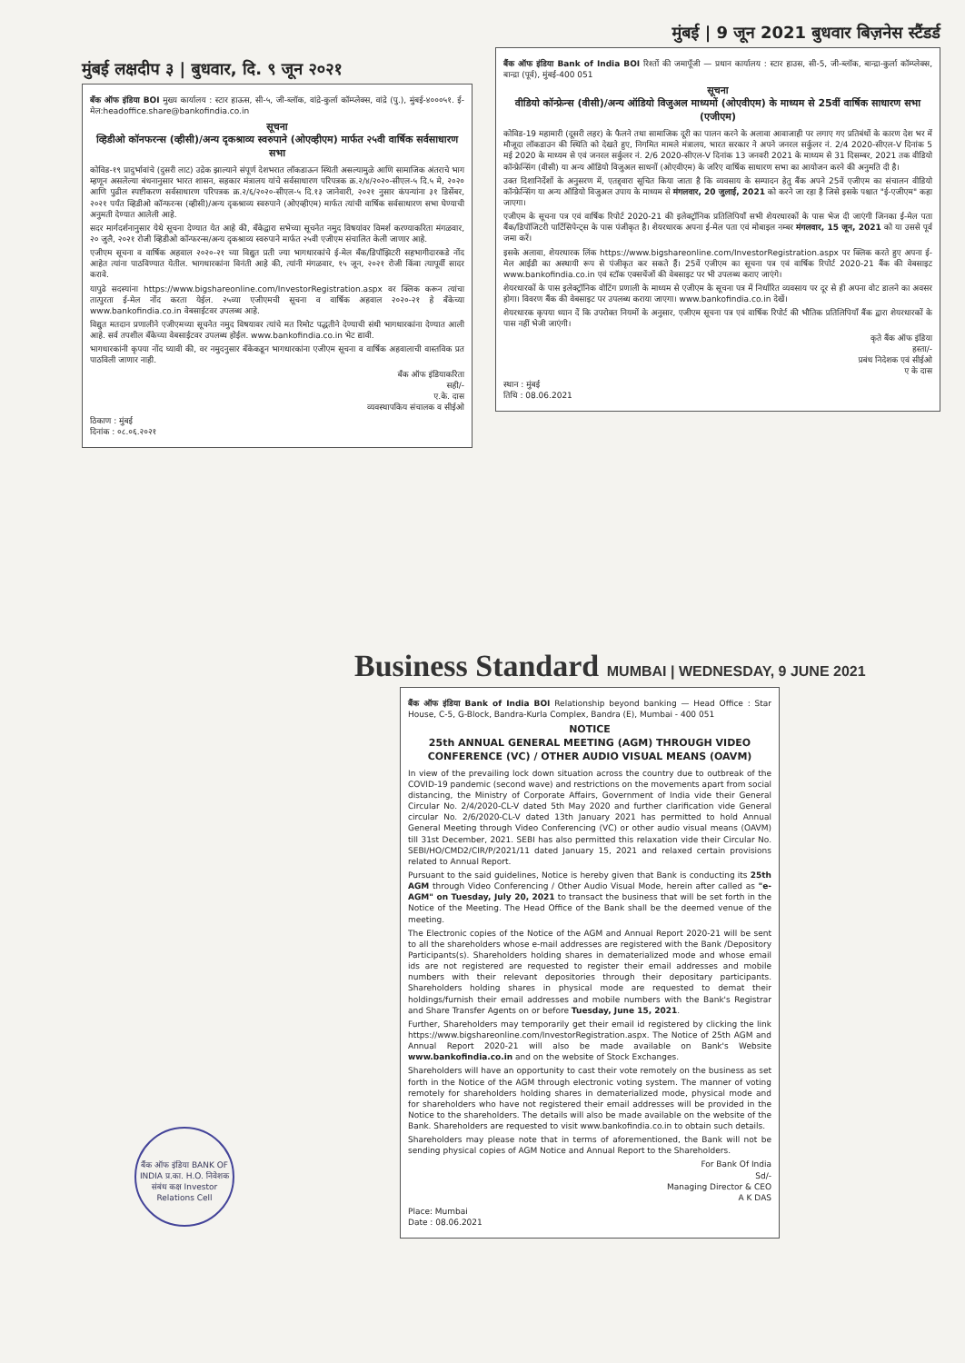मुंबई लक्षदीप ३ | बुधवार, दि. ९ जून २०२१
बँक ऑफ इंडिया BOI मुख्य कार्यालय : स्टार हाऊस, सी-५, जी-ब्लॉक, वांद्रे-कुर्ला कॉम्प्लेक्स, वांद्रे (पु.), मुंबई-४०००५१. ई-मेल:headoffice.share@bankofindia.co.in
सूचना
व्हिडीओ कॉनफरन्स (व्हीसी)/अन्य दृकश्राव्य स्वरुपाने (ओएव्हीएम) मार्फत २५वी वार्षिक सर्वसाधारण सभा
कोविड-१९ प्रादुर्भावांचे (दुसरी लाट) उद्रेक झाल्याने संपूर्ण देशभरात लॉकडाऊन स्थिती असल्यामुळे आणि सामाजिक अंतराचे भाग म्हणून असलेल्या बंधनानुसार भारत शासन, सहकार मंत्रालय यांचे सर्वसाधारण परिपत्रक क्र.२/४/२०२०-सीएल-५ दि.५ मे, २०२० आणि पुढील स्पष्टीकरण सर्वसाधारण परिपत्रक क्र.२/६/२०२०-सीएल-५ दि.१३ जानेवारी, २०२१ नुसार कंपन्यांना ३१ डिसेंबर, २०२१ पर्यंत व्हिडीओ कॉन्फरन्स (व्हीसी)/अन्य दृकश्राव्य स्वरुपाने (ओएव्हीएम) मार्फत त्यांची वार्षिक सर्वसाधारण सभा घेण्याची अनुमती देण्यात आलेली आहे.
सदर मार्गदर्शनानुसार येथे सूचना देण्यात येत आहे की, बँकेद्वारा सभेच्या सूचनेत नमुद विषयांवर विमर्श करण्याकरिता मंगळवार, २० जुलै, २०२१ रोजी व्हिडीओ कॉन्फरन्स/अन्य दृकश्राव्य स्वरुपाने मार्फत २५वी एजीएम संचालित केली जाणार आहे.
एजीएम सूचना व वार्षिक अहवाल २०२०-२१ च्या विद्युत प्रती ज्या भागधारकांचे ई-मेल बँक/डिपॉझिटरी सहभागीदारकडे नोंद आहेत त्यांना पाठविण्यात येतील. भागधारकांना विनंती आहे की, त्यांनी मंगळवार, १५ जून, २०२१ रोजी किंवा त्यापूर्वी सादर करावे.
यापुढे सदस्यांना https://www.bigshareonline.com/InvestorRegistration.aspx वर क्लिक करून त्यांचा तात्पुरता ई-मेल नोंद करता येईल. २५व्या एजीएमची सूचना व वार्षिक अहवाल २०२०-२१ हे बँकेच्या www.bankofindia.co.in वेबसाईटवर उपलब्ध आहे.
विद्युत मतदान प्रणालीने एजीएमच्या सूचनेत नमुद विषयावर त्यांचे मत रिमोट पद्धतीने देण्याची संधी भागधारकांना देण्यात आली आहे. सर्व तपशील बँकेच्या वेबसाईटवर उपलब्ध होईल. www.bankofindia.co.in भेट द्यावी.
भागधारकांनी कृपया नोंद घ्यावी की, वर नमुदनुसार बँकेकडून भागधारकांना एजीएम सूचना व वार्षिक अहवालाची वास्तविक प्रत पाठविली जाणार नाही.
बँक ऑफ इंडियाकरिता
सही/-
ए.के. दास
व्यवस्थापकिय संचालक व सीईओ
ठिकाण : मुंबई
दिनांक : ०८.०६.२०२१
मुंबई | 9 जून 2021 बुधवार बिज़नेस स्टैंडर्ड
बैंक ऑफ इंडिया Bank of India BOI रिश्तों की जमापूँजी — प्रधान कार्यालय : स्टार हाउस, सी-5, जी-ब्लॉक, बान्द्रा-कुर्ला कॉम्प्लेक्स, बान्द्रा (पूर्व), मुंबई-400 051
सूचना
वीडियो कॉन्फ्रेन्स (वीसी)/अन्य ऑडियो विजुअल माध्यमों (ओएवीएम) के माध्यम से 25वीं वार्षिक साधारण सभा (एजीएम)
कोविड-19 महामारी (दूसरी लहर) के फैलने तथा सामाजिक दूरी का पालन करने के अलावा आवाजाही पर लगाए गए प्रतिबंधों के कारण देश भर में मौजूदा लॉकडाउन की स्थिति को देखते हुए, निगमित मामले मंत्रालय, भारत सरकार ने अपने जनरल सर्कुलर नं. 2/4 2020-सीएल-V दिनांक 5 मई 2020 के माध्यम से एवं जनरल सर्कुलर नं. 2/6 2020-सीएल-V दिनांक 13 जनवरी 2021 के माध्यम से 31 दिसम्बर, 2021 तक वीडियो कॉन्फ्रेन्सिंग (वीसी) या अन्य ऑडियो विजुअल साधनों (ओएवीएम) के जरिए वार्षिक साधारण सभा का आयोजन करने की अनुमति दी है।
उक्त दिशानिर्देशों के अनुसरण में, एतद्द्वारा सूचित किया जाता है कि व्यवसाय के सम्पादन हेतु बैंक अपने 25वें एजीएम का संचालन वीडियो कॉन्फ्रेन्सिंग या अन्य ऑडियो विजुअल उपाय के माध्यम से मंगलवार, 20 जुलाई, 2021 को करने जा रहा है जिसे इसके पश्चात "ई-एजीएम" कहा जाएगा।
एजीएम के सूचना पत्र एवं वार्षिक रिपोर्ट 2020-21 की इलेक्ट्रॉनिक प्रतिलिपियाँ सभी शेयरधारकों के पास भेज दी जाएंगी जिनका ई-मेल पता बैंक/डिपॉजिटरी पार्टिसिपेन्ट्स के पास पंजीकृत है। शेयरधारक अपना ई-मेल पता एवं मोबाइल नम्बर मंगलवार, 15 जून, 2021 को या उससे पूर्व जमा करें।
इसके अलावा, शेयरधारक लिंक https://www.bigshareonline.com/InvestorRegistration.aspx पर क्लिक करते हुए अपना ई-मेल आईडी का अस्थायी रूप से पंजीकृत कर सकते हैं। 25वें एजीएम का सूचना पत्र एवं वार्षिक रिपोर्ट 2020-21 बैंक की वेबसाइट www.bankofindia.co.in एवं स्टॉक एक्सचेंजों की वेबसाइट पर भी उपलब्ध कराए जाएंगे।
शेयरधारकों के पास इलेक्ट्रॉनिक वोटिंग प्रणाली के माध्यम से एजीएम के सूचना पत्र में निर्धारित व्यवसाय पर दूर से ही अपना वोट डालने का अवसर होगा। विवरण बैंक की वेबसाइट पर उपलब्ध कराया जाएगा। www.bankofindia.co.in देखें।
शेयरधारक कृपया ध्यान दें कि उपरोक्त नियमों के अनुसार, एजीएम सूचना पत्र एवं वार्षिक रिपोर्ट की भौतिक प्रतिलिपियाँ बैंक द्वारा शेयरधारकों के पास नहीं भेजी जाएंगी।
कृते बैंक ऑफ इंडिया
हस्ता/-
प्रबंध निदेशक एवं सीईओ
ए के दास
स्थान : मुंबई
तिथि : 08.06.2021
Business Standard MUMBAI | WEDNESDAY, 9 JUNE 2021
बैंक ऑफ इंडिया Bank of India BOI Relationship beyond banking — Head Office : Star House, C-5, G-Block, Bandra-Kurla Complex, Bandra (E), Mumbai - 400 051
NOTICE
25th ANNUAL GENERAL MEETING (AGM) THROUGH VIDEO CONFERENCE (VC) / OTHER AUDIO VISUAL MEANS (OAVM)
In view of the prevailing lock down situation across the country due to outbreak of the COVID-19 pandemic (second wave) and restrictions on the movements apart from social distancing, the Ministry of Corporate Affairs, Government of India vide their General Circular No. 2/4/2020-CL-V dated 5th May 2020 and further clarification vide General circular No. 2/6/2020-CL-V dated 13th January 2021 has permitted to hold Annual General Meeting through Video Conferencing (VC) or other audio visual means (OAVM) till 31st December, 2021. SEBI has also permitted this relaxation vide their Circular No. SEBI/HO/CMD2/CIR/P/2021/11 dated January 15, 2021 and relaxed certain provisions related to Annual Report.
Pursuant to the said guidelines, Notice is hereby given that Bank is conducting its 25th AGM through Video Conferencing / Other Audio Visual Mode, herein after called as "e-AGM" on Tuesday, July 20, 2021 to transact the business that will be set forth in the Notice of the Meeting. The Head Office of the Bank shall be the deemed venue of the meeting.
The Electronic copies of the Notice of the AGM and Annual Report 2020-21 will be sent to all the shareholders whose e-mail addresses are registered with the Bank /Depository Participants(s). Shareholders holding shares in dematerialized mode and whose email ids are not registered are requested to register their email addresses and mobile numbers with their relevant depositories through their depositary participants. Shareholders holding shares in physical mode are requested to demat their holdings/furnish their email addresses and mobile numbers with the Bank's Registrar and Share Transfer Agents on or before Tuesday, June 15, 2021.
Further, Shareholders may temporarily get their email id registered by clicking the link https://www.bigshareonline.com/InvestorRegistration.aspx. The Notice of 25th AGM and Annual Report 2020-21 will also be made available on Bank's Website www.bankofindia.co.in and on the website of Stock Exchanges.
Shareholders will have an opportunity to cast their vote remotely on the business as set forth in the Notice of the AGM through electronic voting system. The manner of voting remotely for shareholders holding shares in dematerialized mode, physical mode and for shareholders who have not registered their email addresses will be provided in the Notice to the shareholders. The details will also be made available on the website of the Bank. Shareholders are requested to visit www.bankofindia.co.in to obtain such details.
Shareholders may please note that in terms of aforementioned, the Bank will not be sending physical copies of AGM Notice and Annual Report to the Shareholders.
For Bank Of India
Sd/-
Managing Director & CEO
A K DAS
Place: Mumbai
Date : 08.06.2021
बैंक ऑफ इंडिया BANK OF INDIA प्र.का. H.O. निवेशक संबंध कक्ष Investor Relations Cell